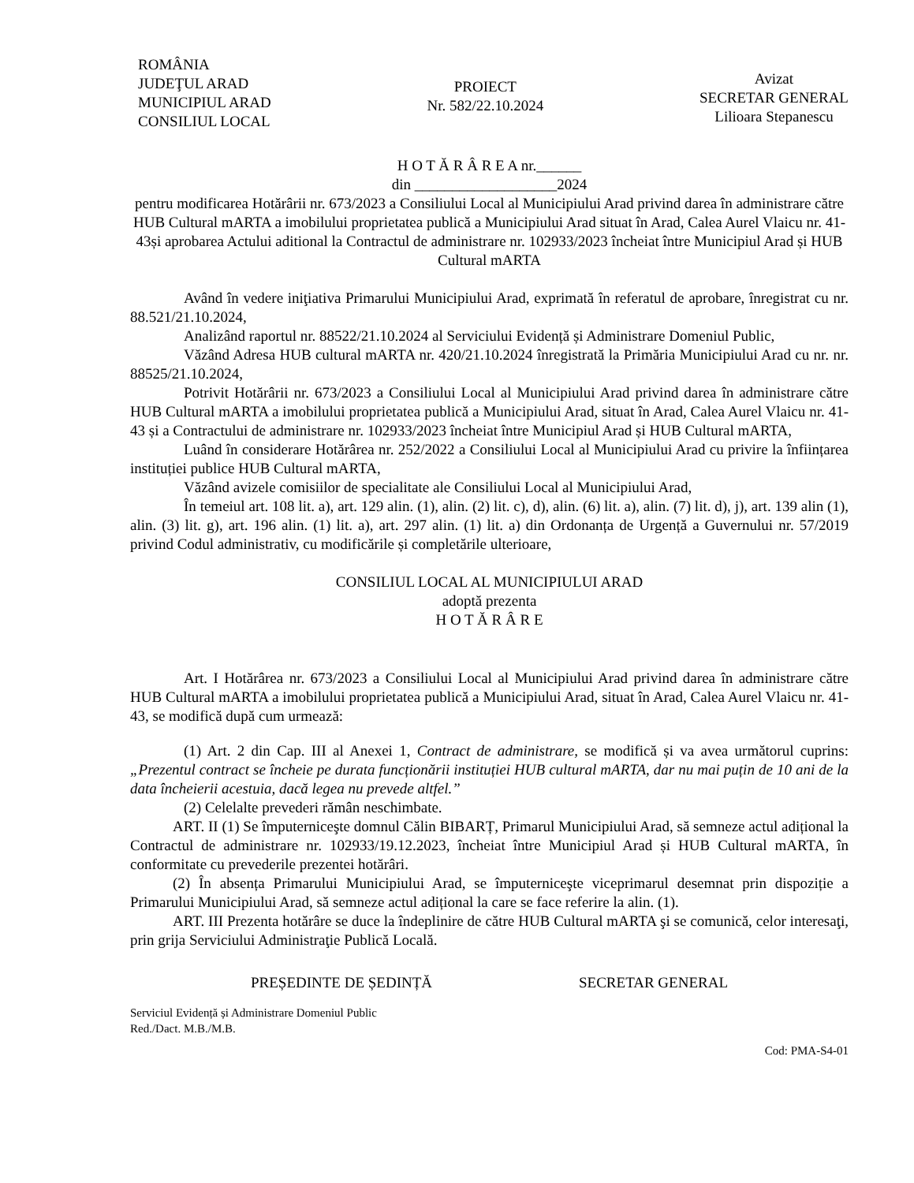ROMÂNIA
JUDEŢUL ARAD
MUNICIPIUL ARAD
CONSILIUL LOCAL
PROIECT
Nr. 582/22.10.2024
Avizat
SECRETAR GENERAL
Lilioara Stepanescu
H O T Ă R Â R E A nr.______
din ___________________2024
pentru modificarea Hotărârii nr. 673/2023 a Consiliului Local al Municipiului Arad privind darea în administrare către HUB Cultural mARTA a imobilului proprietatea publică a Municipiului Arad situat în Arad, Calea Aurel Vlaicu nr. 41-43și aprobarea Actului aditional la Contractul de administrare nr. 102933/2023 încheiat între Municipiul Arad și HUB Cultural mARTA
Având în vedere iniţiativa Primarului Municipiului Arad, exprimată în referatul de aprobare, înregistrat cu nr. 88.521/21.10.2024,
Analizând raportul nr. 88522/21.10.2024 al Serviciului Evidență și Administrare Domeniul Public,
Văzând Adresa HUB cultural mARTA nr. 420/21.10.2024 înregistrată la Primăria Municipiului Arad cu nr. nr. 88525/21.10.2024,
Potrivit Hotărârii nr. 673/2023 a Consiliului Local al Municipiului Arad privind darea în administrare către HUB Cultural mARTA a imobilului proprietatea publică a Municipiului Arad, situat în Arad, Calea Aurel Vlaicu nr. 41-43 și a Contractului de administrare nr. 102933/2023 încheiat între Municipiul Arad și HUB Cultural mARTA,
Luând în considerare Hotărârea nr. 252/2022 a Consiliului Local al Municipiului Arad cu privire la înființarea instituției publice HUB Cultural mARTA,
Văzând avizele comisiilor de specialitate ale Consiliului Local al Municipiului Arad,
În temeiul art. 108 lit. a), art. 129 alin. (1), alin. (2) lit. c), d), alin. (6) lit. a), alin. (7) lit. d), j), art. 139 alin (1), alin. (3) lit. g), art. 196 alin. (1) lit. a), art. 297 alin. (1) lit. a) din Ordonanța de Urgență a Guvernului nr. 57/2019 privind Codul administrativ, cu modificările și completările ulterioare,
CONSILIUL LOCAL AL MUNICIPIULUI ARAD
adoptă prezenta
H O T Ă R Â R E
Art. I Hotărârea nr. 673/2023 a Consiliului Local al Municipiului Arad privind darea în administrare către HUB Cultural mARTA a imobilului proprietatea publică a Municipiului Arad, situat în Arad, Calea Aurel Vlaicu nr. 41-43, se modifică după cum urmează:
(1) Art. 2 din Cap. III al Anexei 1, Contract de administrare, se modifică și va avea următorul cuprins: „Prezentul contract se încheie pe durata funcționării instituției HUB cultural mARTA, dar nu mai puțin de 10 ani de la data încheierii acestuia, dacă legea nu prevede altfel.”
(2) Celelalte prevederi rămân neschimbate.
ART. II (1) Se împuterniceşte domnul Călin BIBARȚ, Primarul Municipiului Arad, să semneze actul adițional la Contractul de administrare nr. 102933/19.12.2023, încheiat între Municipiul Arad și HUB Cultural mARTA, în conformitate cu prevederile prezentei hotărâri.
(2) În absența Primarului Municipiului Arad, se împuterniceşte viceprimarul desemnat prin dispoziție a Primarului Municipiului Arad, să semneze actul adițional la care se face referire la alin. (1).
ART. III Prezenta hotărâre se duce la îndeplinire de către HUB Cultural mARTA şi se comunică, celor interesaţi, prin grija Serviciului Administraţie Publică Locală.
PREȘEDINTE DE ȘEDINȚĂ SECRETAR GENERAL
Serviciul Evidență și Administrare Domeniul Public
Red./Dact. M.B./M.B.
Cod: PMA-S4-01